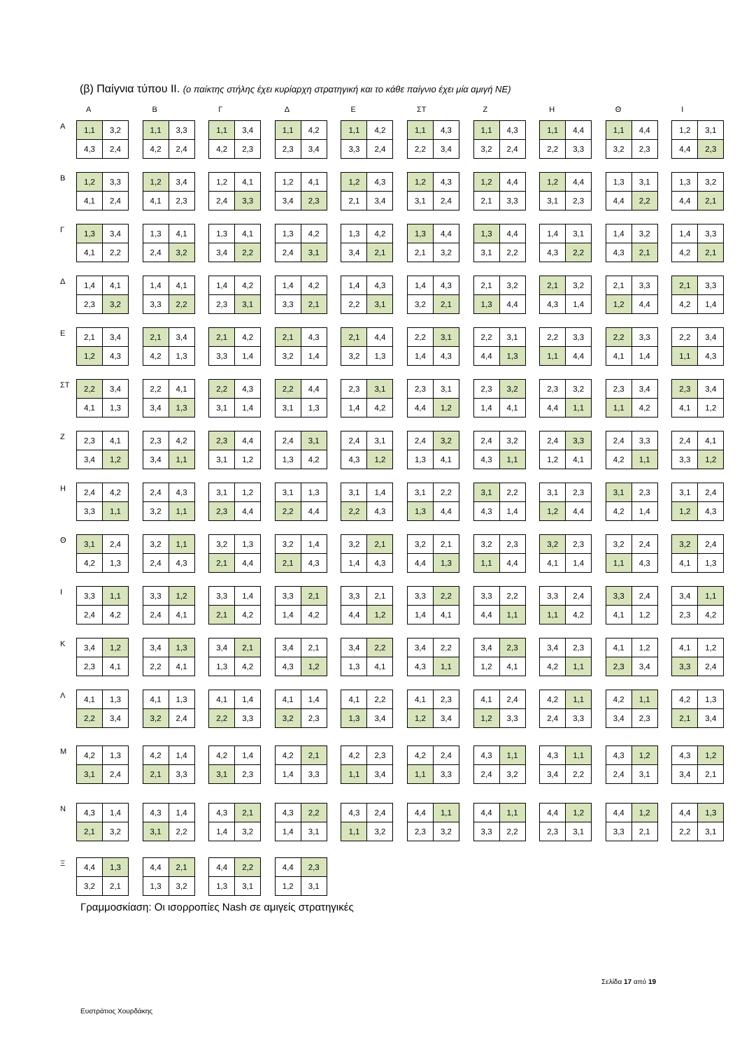(β) Παίγνια τύπου ΙΙ. (ο παίκτης στήλης έχει κυρίαρχη στρατηγική και το κάθε παίγνιο έχει μία αμιγή ΝΕ)
Α Β Γ Δ Ε ΣΤ Ζ Η Θ Ι
Α
| 1,1 | 3,2 |
| 4,3 | 2,4 |
| 1,1 | 3,3 |
| 4,2 | 2,4 |
| 1,1 | 3,4 |
| 4,2 | 2,3 |
| 1,1 | 4,2 |
| 2,3 | 3,4 |
| 1,1 | 4,2 |
| 3,3 | 2,4 |
| 1,1 | 4,3 |
| 2,2 | 3,4 |
| 1,1 | 4,3 |
| 3,2 | 2,4 |
| 1,1 | 4,4 |
| 2,2 | 3,3 |
| 1,1 | 4,4 |
| 3,2 | 2,3 |
| 1,2 | 3,1 |
| 4,4 | 2,3 |
Β
| 1,2 | 3,3 |
| 4,1 | 2,4 |
| 1,2 | 3,4 |
| 4,1 | 2,3 |
| 1,2 | 4,1 |
| 2,4 | 3,3 |
| 1,2 | 4,1 |
| 3,4 | 2,3 |
| 1,2 | 4,3 |
| 2,1 | 3,4 |
| 1,2 | 4,3 |
| 3,1 | 2,4 |
| 1,2 | 4,4 |
| 2,1 | 3,3 |
| 1,2 | 4,4 |
| 3,1 | 2,3 |
| 1,3 | 3,1 |
| 4,4 | 2,2 |
| 1,3 | 3,2 |
| 4,4 | 2,1 |
Γ
| 1,3 | 3,4 |
| 4,1 | 2,2 |
| 1,3 | 4,1 |
| 2,4 | 3,2 |
| 1,3 | 4,1 |
| 3,4 | 2,2 |
| 1,3 | 4,2 |
| 2,4 | 3,1 |
| 1,3 | 4,2 |
| 3,4 | 2,1 |
| 1,3 | 4,4 |
| 2,1 | 3,2 |
| 1,3 | 4,4 |
| 3,1 | 2,2 |
| 1,4 | 3,1 |
| 4,3 | 2,2 |
| 1,4 | 3,2 |
| 4,3 | 2,1 |
| 1,4 | 3,3 |
| 4,2 | 2,1 |
Δ
| 1,4 | 4,1 |
| 2,3 | 3,2 |
| 1,4 | 4,1 |
| 3,3 | 2,2 |
| 1,4 | 4,2 |
| 2,3 | 3,1 |
| 1,4 | 4,2 |
| 3,3 | 2,1 |
| 1,4 | 4,3 |
| 2,2 | 3,1 |
| 1,4 | 4,3 |
| 3,2 | 2,1 |
| 2,1 | 3,2 |
| 1,3 | 4,4 |
| 2,1 | 3,2 |
| 4,3 | 1,4 |
| 2,1 | 3,3 |
| 1,2 | 4,4 |
| 2,1 | 3,3 |
| 4,2 | 1,4 |
Ε
| 2,1 | 3,4 |
| 1,2 | 4,3 |
| 2,1 | 3,4 |
| 4,2 | 1,3 |
| 2,1 | 4,2 |
| 3,3 | 1,4 |
| 2,1 | 4,3 |
| 3,2 | 1,4 |
| 2,1 | 4,4 |
| 3,2 | 1,3 |
| 2,2 | 3,1 |
| 1,4 | 4,3 |
| 2,2 | 3,1 |
| 4,4 | 1,3 |
| 2,2 | 3,3 |
| 1,1 | 4,4 |
| 2,2 | 3,3 |
| 4,1 | 1,4 |
| 2,2 | 3,4 |
| 1,1 | 4,3 |
ΣΤ
| 2,2 | 3,4 |
| 4,1 | 1,3 |
| 2,2 | 4,1 |
| 3,4 | 1,3 |
| 2,2 | 4,3 |
| 3,1 | 1,4 |
| 2,2 | 4,4 |
| 3,1 | 1,3 |
| 2,3 | 3,1 |
| 1,4 | 4,2 |
| 2,3 | 3,1 |
| 4,4 | 1,2 |
| 2,3 | 3,2 |
| 1,4 | 4,1 |
| 2,3 | 3,2 |
| 4,4 | 1,1 |
| 2,3 | 3,4 |
| 1,1 | 4,2 |
| 2,3 | 3,4 |
| 4,1 | 1,2 |
Ζ
| 2,3 | 4,1 |
| 3,4 | 1,2 |
| 2,3 | 4,2 |
| 3,4 | 1,1 |
| 2,3 | 4,4 |
| 3,1 | 1,2 |
| 2,4 | 3,1 |
| 1,3 | 4,2 |
| 2,4 | 3,1 |
| 4,3 | 1,2 |
| 2,4 | 3,2 |
| 1,3 | 4,1 |
| 2,4 | 3,2 |
| 4,3 | 1,1 |
| 2,4 | 3,3 |
| 1,2 | 4,1 |
| 2,4 | 3,3 |
| 4,2 | 1,1 |
| 2,4 | 4,1 |
| 3,3 | 1,2 |
Η
| 2,4 | 4,2 |
| 3,3 | 1,1 |
| 2,4 | 4,3 |
| 3,2 | 1,1 |
| 3,1 | 1,2 |
| 2,3 | 4,4 |
| 3,1 | 1,3 |
| 2,2 | 4,4 |
| 3,1 | 1,4 |
| 2,2 | 4,3 |
| 3,1 | 2,2 |
| 1,3 | 4,4 |
| 3,1 | 2,2 |
| 4,3 | 1,4 |
| 3,1 | 2,3 |
| 1,2 | 4,4 |
| 3,1 | 2,3 |
| 4,2 | 1,4 |
| 3,1 | 2,4 |
| 1,2 | 4,3 |
Θ
| 3,1 | 2,4 |
| 4,2 | 1,3 |
| 3,2 | 1,1 |
| 2,4 | 4,3 |
| 3,2 | 1,3 |
| 2,1 | 4,4 |
| 3,2 | 1,4 |
| 2,1 | 4,3 |
| 3,2 | 2,1 |
| 1,4 | 4,3 |
| 3,2 | 2,1 |
| 4,4 | 1,3 |
| 3,2 | 2,3 |
| 1,1 | 4,4 |
| 3,2 | 2,3 |
| 4,1 | 1,4 |
| 3,2 | 2,4 |
| 1,1 | 4,3 |
| 3,2 | 2,4 |
| 4,1 | 1,3 |
Ι
| 3,3 | 1,1 |
| 2,4 | 4,2 |
| 3,3 | 1,2 |
| 2,4 | 4,1 |
| 3,3 | 1,4 |
| 2,1 | 4,2 |
| 3,3 | 2,1 |
| 1,4 | 4,2 |
| 3,3 | 2,1 |
| 4,4 | 1,2 |
| 3,3 | 2,2 |
| 1,4 | 4,1 |
| 3,3 | 2,2 |
| 4,4 | 1,1 |
| 3,3 | 2,4 |
| 1,1 | 4,2 |
| 3,3 | 2,4 |
| 4,1 | 1,2 |
| 3,4 | 1,1 |
| 2,3 | 4,2 |
Κ
| 3,4 | 1,2 |
| 2,3 | 4,1 |
| 3,4 | 1,3 |
| 2,2 | 4,1 |
| 3,4 | 2,1 |
| 1,3 | 4,2 |
| 3,4 | 2,1 |
| 4,3 | 1,2 |
| 3,4 | 2,2 |
| 1,3 | 4,1 |
| 3,4 | 2,2 |
| 4,3 | 1,1 |
| 3,4 | 2,3 |
| 1,2 | 4,1 |
| 3,4 | 2,3 |
| 4,2 | 1,1 |
| 4,1 | 1,2 |
| 2,3 | 3,4 |
| 4,1 | 1,2 |
| 3,3 | 2,4 |
Λ
| 4,1 | 1,3 |
| 2,2 | 3,4 |
| 4,1 | 1,3 |
| 3,2 | 2,4 |
| 4,1 | 1,4 |
| 2,2 | 3,3 |
| 4,1 | 1,4 |
| 3,2 | 2,3 |
| 4,1 | 2,2 |
| 1,3 | 3,4 |
| 4,1 | 2,3 |
| 1,2 | 3,4 |
| 4,1 | 2,4 |
| 1,2 | 3,3 |
| 4,2 | 1,1 |
| 2,4 | 3,3 |
| 4,2 | 1,1 |
| 3,4 | 2,3 |
| 4,2 | 1,3 |
| 2,1 | 3,4 |
Μ
| 4,2 | 1,3 |
| 3,1 | 2,4 |
| 4,2 | 1,4 |
| 2,1 | 3,3 |
| 4,2 | 1,4 |
| 3,1 | 2,3 |
| 4,2 | 2,1 |
| 1,4 | 3,3 |
| 4,2 | 2,3 |
| 1,1 | 3,4 |
| 4,2 | 2,4 |
| 1,1 | 3,3 |
| 4,3 | 1,1 |
| 2,4 | 3,2 |
| 4,3 | 1,1 |
| 3,4 | 2,2 |
| 4,3 | 1,2 |
| 2,4 | 3,1 |
| 4,3 | 1,2 |
| 3,4 | 2,1 |
Ν
| 4,3 | 1,4 |
| 2,1 | 3,2 |
| 4,3 | 1,4 |
| 3,1 | 2,2 |
| 4,3 | 2,1 |
| 1,4 | 3,2 |
| 4,3 | 2,2 |
| 1,4 | 3,1 |
| 4,3 | 2,4 |
| 1,1 | 3,2 |
| 4,4 | 1,1 |
| 2,3 | 3,2 |
| 4,4 | 1,1 |
| 3,3 | 2,2 |
| 4,4 | 1,2 |
| 2,3 | 3,1 |
| 4,4 | 1,2 |
| 3,3 | 2,1 |
| 4,4 | 1,3 |
| 2,2 | 3,1 |
Ξ
| 4,4 | 1,3 |
| 3,2 | 2,1 |
| 4,4 | 2,1 |
| 1,3 | 3,2 |
| 4,4 | 2,2 |
| 1,3 | 3,1 |
| 4,4 | 2,3 |
| 1,2 | 3,1 |
Γραμμοσκίαση: Οι ισορροπίες Nash σε αμιγείς στρατηγικές
Σελίδα 17 από 19
Ευστράτιος Χουρδάκης